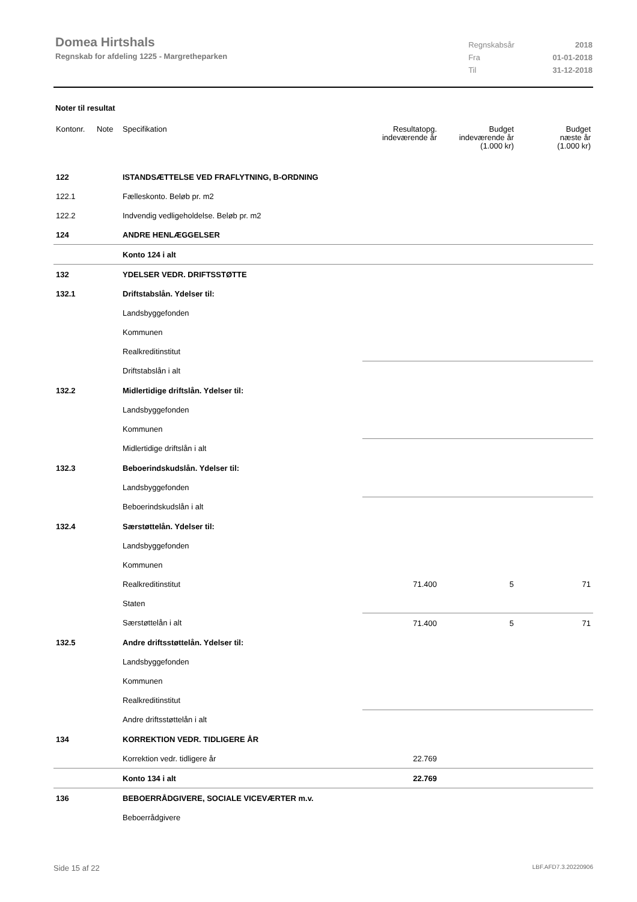Domea Hirtshals
Regnskab for afdeling 1225 - Margretheparken
| Regnskabsår | 2018 |
| Fra | 01-01-2018 |
| Til | 31-12-2018 |
Noter til resultat
| Kontonr. | Note | Specifikation | Resultatopg. indeværende år | Budget indeværende år (1.000 kr) | Budget næste år (1.000 kr) |
| --- | --- | --- | --- | --- | --- |
| 122 | | ISTANDSÆTTELSE VED FRAFLYTNING, B-ORDNING | | | |
| 122.1 | | Fælleskonto. Beløb pr. m2 | | | |
| 122.2 | | Indvendig vedligeholdelse. Beløb pr. m2 | | | |
| 124 | | ANDRE HENLÆGGELSER | | | |
| | | Konto 124 i alt | | | |
| 132 | | YDELSER VEDR. DRIFTSSTØTTE | | | |
| 132.1 | | Driftstabslån. Ydelser til: | | | |
| | | Landsbyggefonden | | | |
| | | Kommunen | | | |
| | | Realkreditinstitut | | | |
| | | Driftstabslån i alt | | | |
| 132.2 | | Midlertidige driftslån. Ydelser til: | | | |
| | | Landsbyggefonden | | | |
| | | Kommunen | | | |
| | | Midlertidige driftslån i alt | | | |
| 132.3 | | Beboerindskudslån. Ydelser til: | | | |
| | | Landsbyggefonden | | | |
| | | Beboerindskudslån i alt | | | |
| 132.4 | | Særstøttelån. Ydelser til: | | | |
| | | Landsbyggefonden | | | |
| | | Kommunen | | | |
| | | Realkreditinstitut | 71.400 | 5 | 71 |
| | | Staten | | | |
| | | Særstøttelån i alt | 71.400 | 5 | 71 |
| 132.5 | | Andre driftsstøttelån. Ydelser til: | | | |
| | | Landsbyggefonden | | | |
| | | Kommunen | | | |
| | | Realkreditinstitut | | | |
| | | Andre driftsstøttelån i alt | | | |
| 134 | | KORREKTION VEDR. TIDLIGERE ÅR | | | |
| | | Korrektion vedr. tidligere år | 22.769 | | |
| | | Konto 134 i alt | 22.769 | | |
| 136 | | BEBOERRÅDGIVERE, SOCIALE VICEVÆRTER m.v. | | | |
| | | Beboerrådgivere | | | |
Side 15 af 22 LBF.AFD7.3.20220906